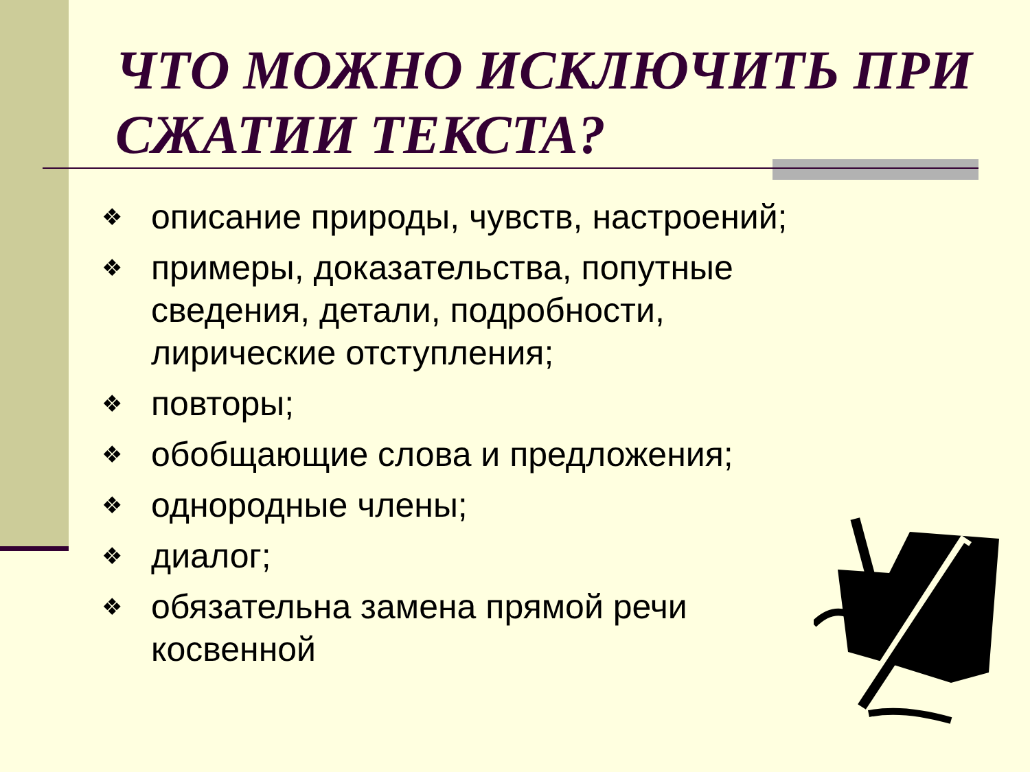ЧТО МОЖНО ИСКЛЮЧИТЬ ПРИ СЖАТИИ ТЕКСТА?
❖ описание природы, чувств, настроений;
❖ примеры, доказательства, попутные сведения, детали, подробности, лирические отступления;
❖ повторы;
❖ обобщающие слова и предложения;
❖ однородные члены;
❖ диалог;
❖ обязательна замена прямой речи косвенной